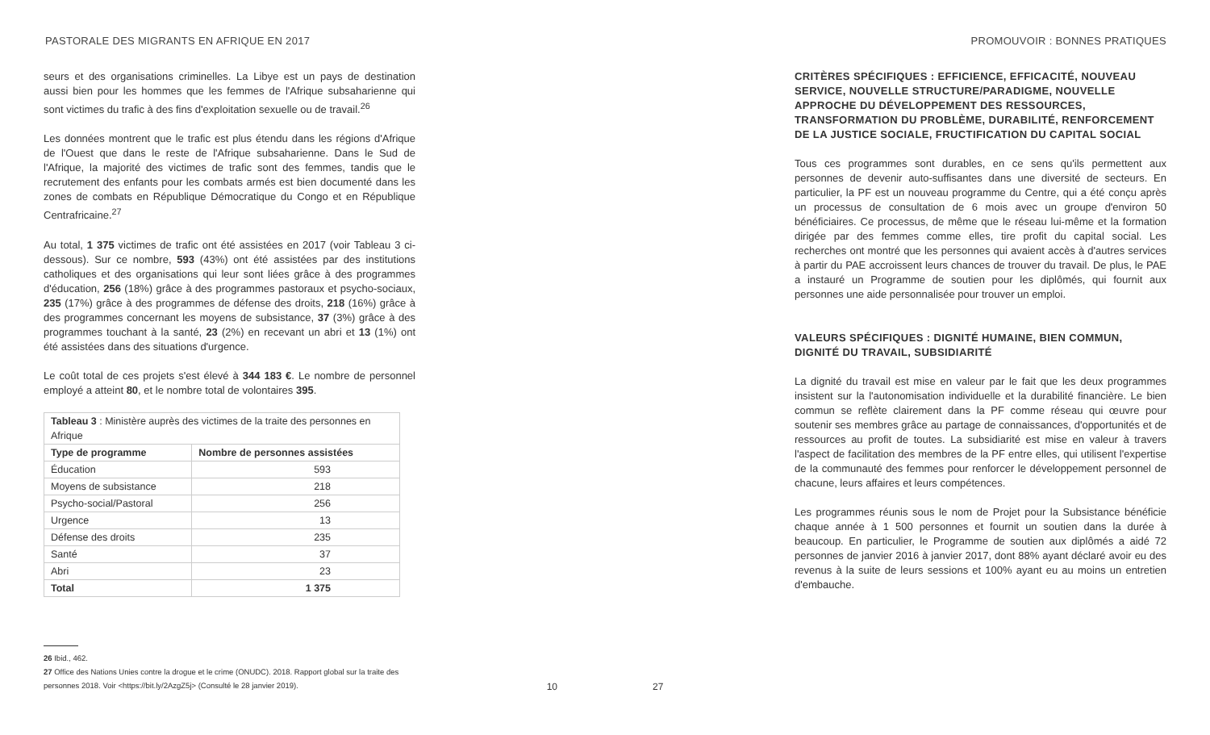PASTORALE DES MIGRANTS EN AFRIQUE EN 2017
seurs et des organisations criminelles. La Libye est un pays de destination aussi bien pour les hommes que les femmes de l'Afrique subsaharienne qui sont victimes du trafic à des fins d'exploitation sexuelle ou de travail.<sup>26</sup>
Les données montrent que le trafic est plus étendu dans les régions d'Afrique de l'Ouest que dans le reste de l'Afrique subsaharienne. Dans le Sud de l'Afrique, la majorité des victimes de trafic sont des femmes, tandis que le recrutement des enfants pour les combats armés est bien documenté dans les zones de combats en République Démocratique du Congo et en République Centrafricaine.<sup>27</sup>
Au total, 1 375 victimes de trafic ont été assistées en 2017 (voir Tableau 3 ci-dessous). Sur ce nombre, 593 (43%) ont été assistées par des institutions catholiques et des organisations qui leur sont liées grâce à des programmes d'éducation, 256 (18%) grâce à des programmes pastoraux et psycho-sociaux, 235 (17%) grâce à des programmes de défense des droits, 218 (16%) grâce à des programmes concernant les moyens de subsistance, 37 (3%) grâce à des programmes touchant à la santé, 23 (2%) en recevant un abri et 13 (1%) ont été assistées dans des situations d'urgence.
Le coût total de ces projets s'est élevé à 344 183 €. Le nombre de personnel employé a atteint 80, et le nombre total de volontaires 395.
| Tableau 3 : Ministère auprès des victimes de la traite des personnes en Afrique | |
| Type de programme | Nombre de personnes assistées |
| Éducation | 593 |
| Moyens de subsistance | 218 |
| Psycho-social/Pastoral | 256 |
| Urgence | 13 |
| Défense des droits | 235 |
| Santé | 37 |
| Abri | 23 |
| Total | 1 375 |
26 Ibid., 462.
27 Office des Nations Unies contre la drogue et le crime (ONUDC). 2018. Rapport global sur la traite des personnes 2018. Voir <https://bit.ly/2AzgZ5j> (Consulté le 28 janvier 2019).
PROMOUVOIR : BONNES PRATIQUES
CRITÈRES SPÉCIFIQUES : EFFICIENCE, EFFICACITÉ, NOUVEAU SERVICE, NOUVELLE STRUCTURE/PARADIGME, NOUVELLE APPROCHE DU DÉVELOPPEMENT DES RESSOURCES, TRANSFORMATION DU PROBLÈME, DURABILITÉ, RENFORCEMENT DE LA JUSTICE SOCIALE, FRUCTIFICATION DU CAPITAL SOCIAL
Tous ces programmes sont durables, en ce sens qu'ils permettent aux personnes de devenir auto-suffisantes dans une diversité de secteurs. En particulier, la PF est un nouveau programme du Centre, qui a été conçu après un processus de consultation de 6 mois avec un groupe d'environ 50 bénéficiaires. Ce processus, de même que le réseau lui-même et la formation dirigée par des femmes comme elles, tire profit du capital social. Les recherches ont montré que les personnes qui avaient accès à d'autres services à partir du PAE accroissent leurs chances de trouver du travail. De plus, le PAE a instauré un Programme de soutien pour les diplômés, qui fournit aux personnes une aide personnalisée pour trouver un emploi.
VALEURS SPÉCIFIQUES : DIGNITÉ HUMAINE, BIEN COMMUN, DIGNITÉ DU TRAVAIL, SUBSIDIARITÉ
La dignité du travail est mise en valeur par le fait que les deux programmes insistent sur la l'autonomisation individuelle et la durabilité financière. Le bien commun se reflète clairement dans la PF comme réseau qui œuvre pour soutenir ses membres grâce au partage de connaissances, d'opportunités et de ressources au profit de toutes. La subsidiarité est mise en valeur à travers l'aspect de facilitation des membres de la PF entre elles, qui utilisent l'expertise de la communauté des femmes pour renforcer le développement personnel de chacune, leurs affaires et leurs compétences.
Les programmes réunis sous le nom de Projet pour la Subsistance bénéficie chaque année à 1 500 personnes et fournit un soutien dans la durée à beaucoup. En particulier, le Programme de soutien aux diplômés a aidé 72 personnes de janvier 2016 à janvier 2017, dont 88% ayant déclaré avoir eu des revenus à la suite de leurs sessions et 100% ayant eu au moins un entretien d'embauche.
10 27